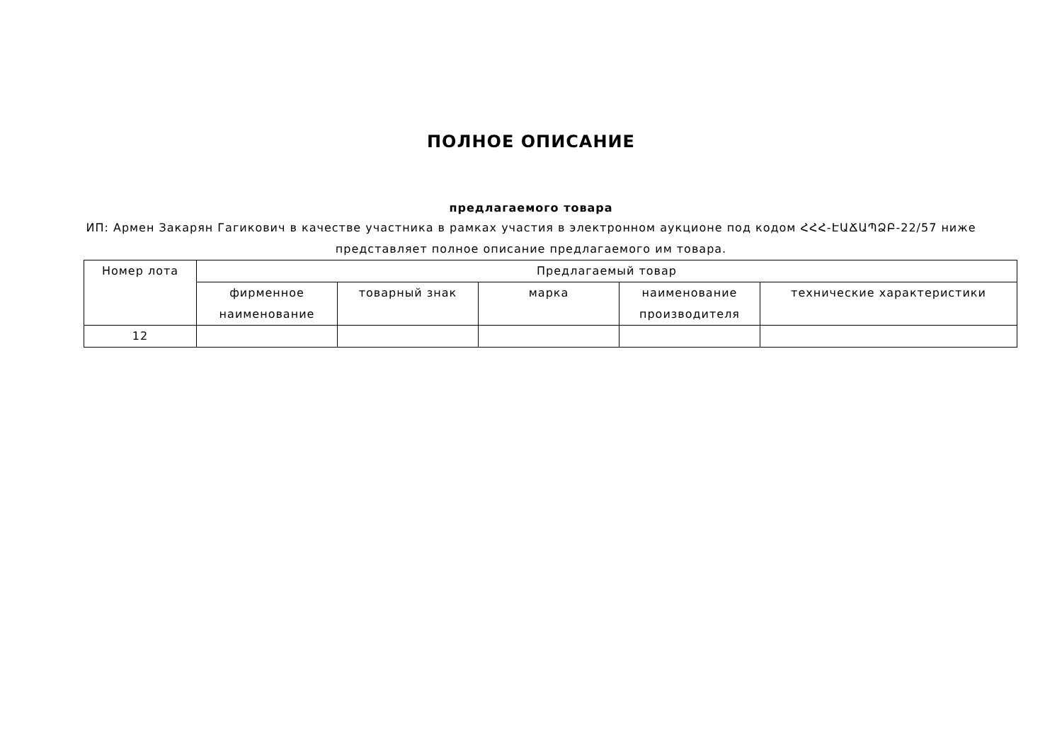ПОЛНОЕ ОПИСАНИЕ
предлагаемого товара
ИП: Армен Закарян Гагикович в качестве участника в рамках участия в электронном аукционе под кодом ՀՀՀ-ԷԱՃԱՊՁԲ-22/57 ниже представляет полное описание предлагаемого им товара.
| Номер лота | Предлагаемый товар | | | | |
| --- | --- | --- | --- | --- | --- |
| | фирменное наименование | товарный знак | марка | наименование производителя | технические характеристики |
| 12 | | | | | |